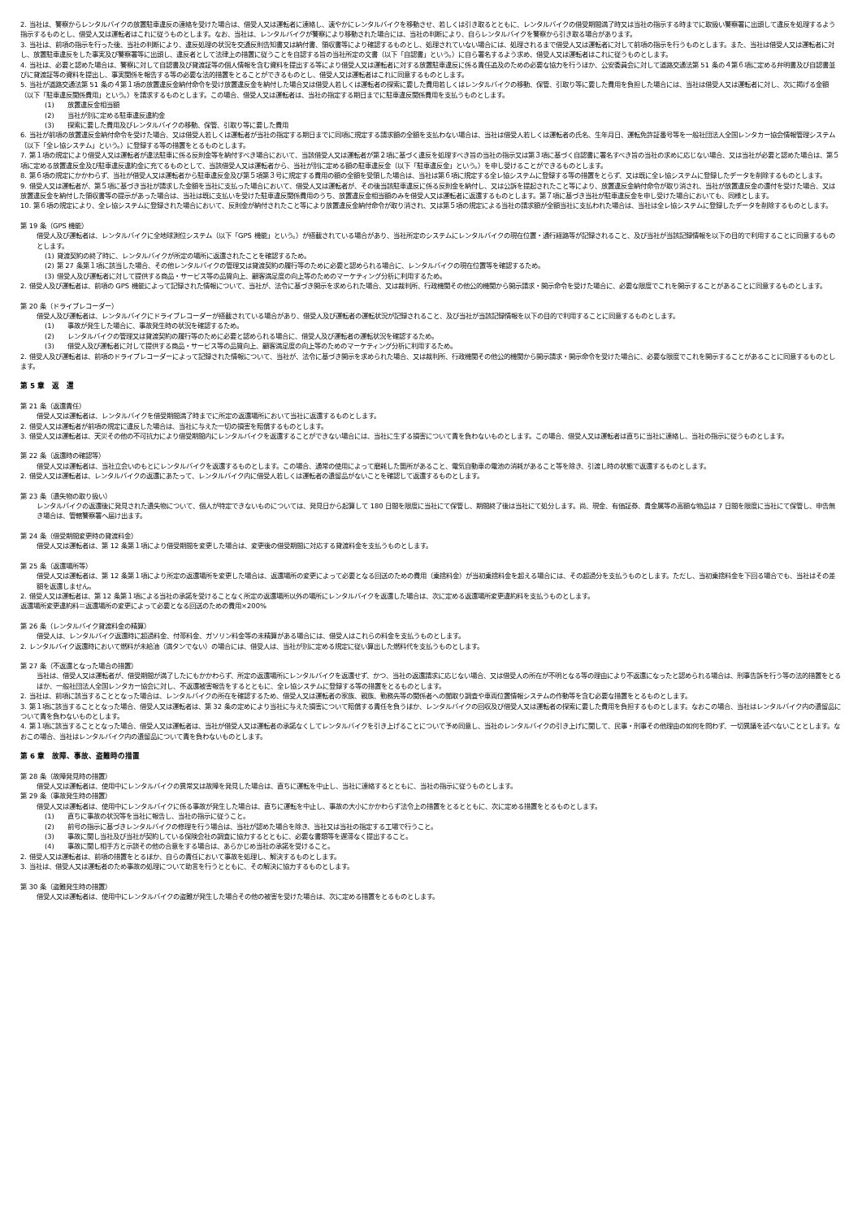2. 当社は、警察からレンタルバイクの放置駐車違反の連絡を受けた場合は、借受人又は運転者に連絡し、速やかにレンタルバイクを移動させ、若しくは引き取るとともに、レンタルバイクの借受期間満了時又は当社の指示する時までに取扱い警察署に出頭して違反を処理するよう指示するものとし、借受人又は運転者はこれに従うものとします。なお、当社は、レンタルバイクが警察により移動された場合には、当社の判断により、自らレンタルバイクを警察から引き取る場合があります。
3. 当社は、前項の指示を行った後、当社の判断により、違反処理の状況を交通反則告知書又は納付書、領収書等により確認するものとし、処理されていない場合には、処理されるまで借受人又は運転者に対して前項の指示を行うものとします。また、当社は借受人又は運転者に対し、放置駐車違反をした事実及び警察署等に出頭し、違反者として法律上の措置に従うことを自認する旨の当社所定の文書（以下「自認書」という。）に自ら署名するよう求め、借受人又は運転者はこれに従うものとします。
4. 当社は、必要と認めた場合は、警察に対して自認書及び貸渡証等の個人情報を含む資料を提出する等により借受人又は運転者に対する放置駐車違反に係る責任追及のための必要な協力を行うほか、公安委員会に対して道路交通法第 51 条の４第６項に定める弁明書及び自認書並びに貸渡証等の資料を提出し、事実関係を報告する等の必要な法的措置をとることができるものとし、借受人又は運転者はこれに同意するものとします。
5. 当社が道路交通法第 51 条の４第１項の放置違反金納付命令を受け放置違反金を納付した場合又は借受人若しくは運転者の探索に要した費用若しくはレンタルバイクの移動、保管、引取り等に要した費用を負担した場合には、当社は借受人又は運転者に対し、次に掲げる金額（以下「駐車違反関係費用」という。）を請求するものとします。この場合、借受人又は運転者は、当社の指定する期日までに駐車違反関係費用を支払うものとします。
(1)　　放置違反金相当額
(2)　　当社が別に定める駐車違反違約金
(3)　　探索に要した費用及びレンタルバイクの移動、保管、引取り等に要した費用
6. 当社が前項の放置違反金納付命令を受けた場合、又は借受人若しくは運転者が当社の指定する期日までに同項に規定する請求額の全額を支払わない場合は、当社は借受人若しくは運転者の氏名、生年月日、運転免許証番号等を一般社団法人全国レンタカー協会情報管理システム（以下「全レ協システム」という。）に登録する等の措置をとるものとします。
7. 第１項の規定により借受人又は運転者が違法駐車に係る反則金等を納付すべき場合において、当該借受人又は運転者が第２項に基づく違反を処理すべき旨の当社の指示又は第３項に基づく自認書に署名すべき旨の当社の求めに応じない場合、又は当社が必要と認めた場合は、第５項に定める放置違反金及び駐車違反違約金に充てるものとして、当該借受人又は運転者から、当社が別に定める額の駐車違反金（以下「駐車違反金」という。）を申し受けることができるものとします。
8. 第６項の規定にかかわらず、当社が借受人又は運転者から駐車違反金及び第５項第３号に規定する費用の額の全額を受領した場合は、当社は第６項に規定する全レ協システムに登録する等の措置をとらず、又は既に全レ協システムに登録したデータを削除するものとします。
9. 借受人又は運転者が、第５項に基づき当社が請求した金額を当社に支払った場合において、借受人又は運転者が、その後当該駐車違反に係る反則金を納付し、又は公訴を提起されたこと等により、放置違反金納付命令が取り消され、当社が放置違反金の還付を受けた場合、又は放置違反金を納付した領収書等の提示があった場合は、当社は既に支払いを受けた駐車違反関係費用のうち、放置違反金相当額のみを借受人又は運転者に返還するものとします。第７項に基づき当社が駐車違反金を申し受けた場合においても、同様とします。
10. 第６項の規定により、全レ協システムに登録された場合において、反則金が納付されたこと等により放置違反金納付命令が取り消され、又は第５項の規定による当社の請求額が全額当社に支払われた場合は、当社は全レ協システムに登録したデータを削除するものとします。
第 19 条（GPS 機能）
借受人及び運転者は、レンタルバイクに全地球測位システム（以下「GPS 機能」という。）が搭載されている場合があり、当社所定のシステムにレンタルバイクの現在位置・通行経路等が記録されること、及び当社が当該記録情報を以下の目的で利用することに同意するものとします。
(1) 貸渡契約の終了時に、レンタルバイクが所定の場所に返還されたことを確認するため。
(2) 第 27 条第１項に該当した場合、その他レンタルバイクの管理又は貸渡契約の履行等のために必要と認められる場合に、レンタルバイクの現在位置等を確認するため。
(3) 借受人及び運転者に対して提供する商品・サービス等の品質向上、顧客満足度の向上等のためのマーケティング分析に利用するため。
2. 借受人及び運転者は、前項の GPS 機能によって記録された情報について、当社が、法令に基づき開示を求められた場合、又は裁判所、行政機関その他公的機関から開示請求・開示命令を受けた場合に、必要な限度でこれを開示することがあることに同意するものとします。
第 20 条（ドライブレコーダー）
借受人及び運転者は、レンタルバイクにドライブレコーダーが搭載されている場合があり、借受人及び運転者の運転状況が記録されること、及び当社が当該記録情報を以下の目的で利用することに同意するものとします。
(1)　　事故が発生した場合に、事故発生時の状況を確認するため。
(2)　　レンタルバイクの管理又は貸渡契約の履行等のために必要と認められる場合に、借受人及び運転者の運転状況を確認するため。
(3)　　借受人及び運転者に対して提供する商品・サービス等の品質向上、顧客満足度の向上等のためのマーケティング分析に利用するため。
2. 借受人及び運転者は、前項のドライブレコーダーによって記録された情報について、当社が、法令に基づき開示を求められた場合、又は裁判所、行政機関その他公的機関から開示請求・開示命令を受けた場合に、必要な限度でこれを開示することがあることに同意するものとします。
第 5 章　返　還
第 21 条（返還責任）
借受人又は運転者は、レンタルバイクを借受期間満了時までに所定の返還場所において当社に返還するものとします。
2. 借受人又は運転者が前項の規定に違反した場合は、当社に与えた一切の損害を賠償するものとします。
3. 借受人又は運転者は、天災その他の不可抗力により借受期間内にレンタルバイクを返還することができない場合には、当社に生ずる損害について責を負わないものとします。この場合、借受人又は運転者は直ちに当社に連絡し、当社の指示に従うものとします。
第 22 条（返還時の確認等）
借受人又は運転者は、当社立会いのもとにレンタルバイクを返還するものとします。この場合、通常の使用によって磨耗した箇所があること、電気自動車の電池の消耗があること等を除き、引渡し時の状態で返還するものとします。
2. 借受人又は運転者は、レンタルバイクの返還にあたって、レンタルバイク内に借受人若しくは運転者の遺留品がないことを確認して返還するものとします。
第 23 条（遺失物の取り扱い）
レンタルバイクの返還後に発見された遺失物について、個人が特定できないものについては、発見日から起算して 180 日間を限度に当社にて保管し、期間終了後は当社にて処分します。尚、現金、有価証券、貴金属等の高額な物品は 7 日間を限度に当社にて保管し、申告無き場合は、管轄警察署へ届け出ます。
第 24 条（借受期間変更時の貸渡料金）
借受人又は運転者は、第 12 条第１項により借受期間を変更した場合は、変更後の借受期間に対応する貸渡料金を支払うものとします。
第 25 条（返還場所等）
借受人又は運転者は、第 12 条第１項により所定の返還場所を変更した場合は、返還場所の変更によって必要となる回送のための費用（乗捨料金）が当初乗捨料金を超える場合には、その超過分を支払うものとします。ただし、当初乗捨料金を下回る場合でも、当社はその差額を返還しません。
2. 借受人又は運転者は、第 12 条第１項による当社の承諾を受けることなく所定の返還場所以外の場所にレンタルバイクを返還した場合は、次に定める返還場所変更違約料を支払うものとします。
返還場所変更違約料＝返還場所の変更によって必要となる回送のための費用×200%
第 26 条（レンタルバイク貸渡料金の精算）
借受人は、レンタルバイク返還時に超過料金、付帯料金、ガソリン料金等の未精算がある場合には、借受人はこれらの料金を支払うものとします。
2. レンタルバイク返還時において燃料が未給油（満タンでない）の場合には、借受人は、当社が別に定める規定に従い算出した燃料代を支払うものとします。
第 27 条（不返還となった場合の措置）
当社は、借受人又は運転者が、借受期間が満了したにもかかわらず、所定の返還場所にレンタルバイクを返還せず、かつ、当社の返還請求に応じない場合、又は借受人の所在が不明となる等の理由により不返還になったと認められる場合は、刑事告訴を行う等の法的措置をとるほか、一般社団法人全国レンタカー協会に対し、不返還被害報告をするとともに、全レ協システムに登録する等の措置をとるものとします。
2. 当社は、前項に該当することとなった場合は、レンタルバイクの所在を確認するため、借受人又は運転者の家族、親族、勤務先等の関係者への聞取り調査や車両位置情報システムの作動等を含む必要な措置をとるものとします。
3. 第１項に該当することとなった場合、借受人又は運転者は、第 32 条の定めにより当社に与えた損害について賠償する責任を負うほか、レンタルバイクの回収及び借受人又は運転者の探索に要した費用を負担するものとします。なおこの場合、当社はレンタルバイク内の遺留品について責を負わないものとします。
4. 第１項に該当することとなった場合、借受人又は運転者は、当社が借受人又は運転者の承諾なくしてレンタルバイクを引き上げることについて予め同意し、当社のレンタルバイクの引き上げに関して、民事・刑事その他理由の如何を問わず、一切異議を述べないこととします。なおこの場合、当社はレンタルバイク内の遺留品について責を負わないものとします。
第 6 章　故障、事故、盗難時の措置
第 28 条（故障発見時の措置）
借受人又は運転者は、使用中にレンタルバイクの異常又は故障を発見した場合は、直ちに運転を中止し、当社に連絡するとともに、当社の指示に従うものとします。
第 29 条（事故発生時の措置）
借受人又は運転者は、使用中にレンタルバイクに係る事故が発生した場合は、直ちに運転を中止し、事故の大小にかかわらず法令上の措置をとるとともに、次に定める措置をとるものとします。
(1)　　直ちに事故の状況等を当社に報告し、当社の指示に従うこと。
(2)　　前号の指示に基づきレンタルバイクの修理を行う場合は、当社が認めた場合を除き、当社又は当社の指定する工場で行うこと。
(3)　　事故に関し当社及び当社が契約している保険会社の調査に協力するとともに、必要な書類等を遅滞なく提出すること。
(4)　　事故に関し相手方と示談その他の合意をする場合は、あらかじめ当社の承諾を受けること。
2. 借受人又は運転者は、前項の措置をとるほか、自らの責任において事故を処理し、解決するものとします。
3. 当社は、借受人又は運転者のため事故の処理について助言を行うとともに、その解決に協力するものとします。
第 30 条（盗難発生時の措置）
借受人又は運転者は、使用中にレンタルバイクの盗難が発生した場合その他の被害を受けた場合は、次に定める措置をとるものとします。